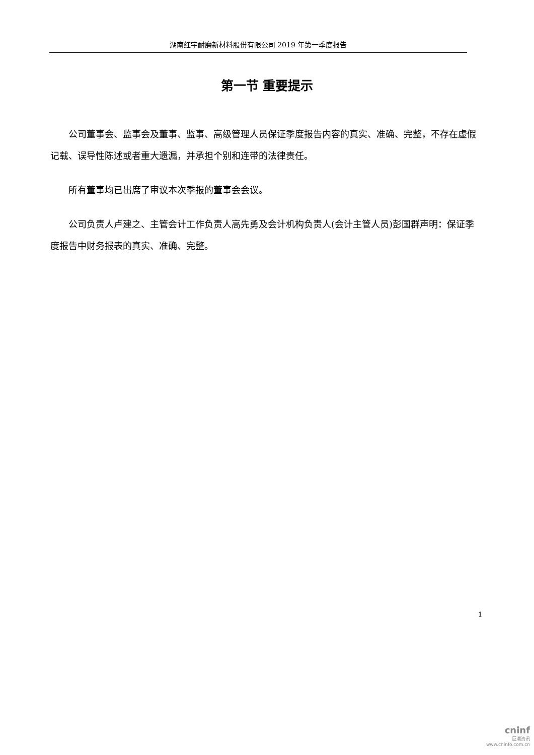湖南红宇耐磨新材料股份有限公司 2019 年第一季度报告
第一节 重要提示
公司董事会、监事会及董事、监事、高级管理人员保证季度报告内容的真实、准确、完整，不存在虚假记载、误导性陈述或者重大遗漏，并承担个别和连带的法律责任。
所有董事均已出席了审议本次季报的董事会会议。
公司负责人卢建之、主管会计工作负责人高先勇及会计机构负责人(会计主管人员)彭国群声明：保证季度报告中财务报表的真实、准确、完整。
1
cninf
巨潮资讯
www.cninfo.com.cn